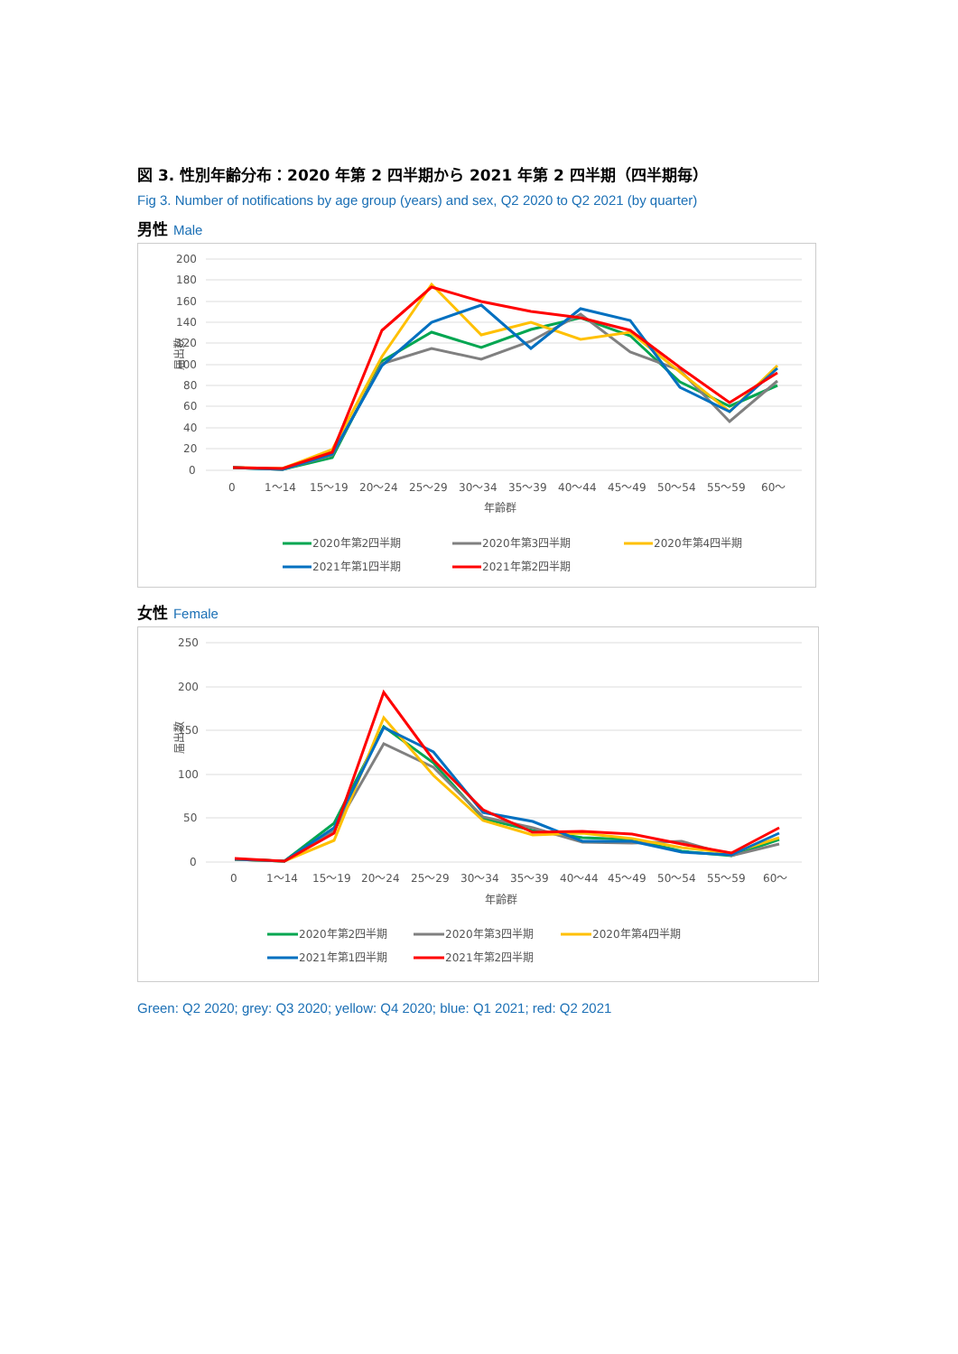図 3. 性別年齢分布：2020 年第 2 四半期から 2021 年第 2 四半期（四半期毎）
Fig 3. Number of notifications by age group (years) and sex, Q2 2020 to Q2 2021 (by quarter)
男性 Male
200
180
160
140
120
100
80
60
40
20
0
届出数
0
1～14
15～19
20～24
25～29
30～34
35～39
40～44
45～49
50～54
55～59
60～
年齢群
2020年第2四半期
2020年第3四半期
2020年第4四半期
2021年第1四半期
2021年第2四半期
女性 Female
250
200
150
100
50
0
届出数
0
1～14
15～19
20～24
25～29
30～34
35～39
40～44
45～49
50～54
55～59
60～
年齢群
2020年第2四半期
2020年第3四半期
2020年第4四半期
2021年第1四半期
2021年第2四半期
Green: Q2 2020; grey: Q3 2020; yellow: Q4 2020; blue: Q1 2021; red: Q2 2021